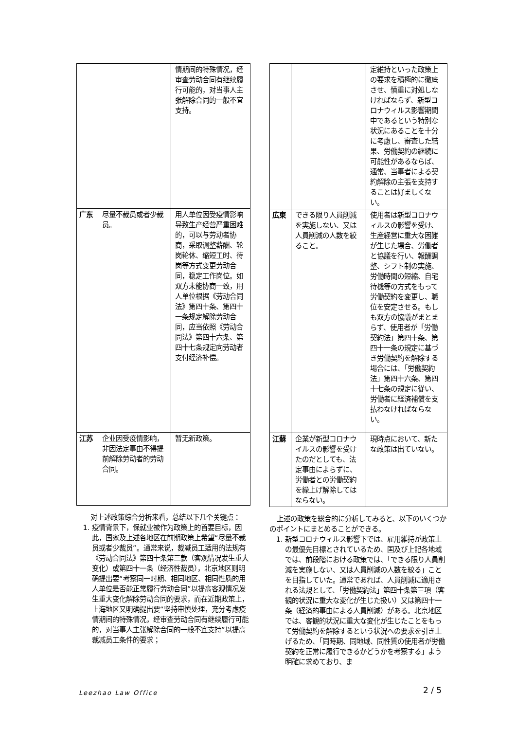| | | 情期间的特殊情况，经审查劳动合同有继续履行可能的，对当事人主张解除合同的一般不宜支持。 |
| 广东 | 尽量不裁员或者少裁员。 | 用人单位因受疫情影响导致生产经营严重困难的，可以与劳动者协商，采取调整薪酬、轮岗轮休、缩短工时、待岗等方式变更劳动合同，稳定工作岗位。如双方未能协商一致，用人单位根据《劳动合同法》第四十条、第四十一条规定解除劳动合同，应当依照《劳动合同法》第四十六条、第四十七条规定向劳动者支付经济补偿。 |
| 江苏 | 企业因受疫情影响，非因法定事由不得提前解除劳动者的劳动合同。 | 暂无新政策。 |
对上述政策综合分析来看，总结以下几个关键点：
1. 疫情背景下，保就业被作为政策上的首要目标，因此，国家及上述各地区在前期政策上希望“尽量不裁员或者少裁员”。通常来说，裁减员工适用的法规有《劳动合同法》第四十条第三款（客观情况发生重大变化）或第四十一条（经济性裁员），北京地区则明确提出要“考察同一时期、相同地区、相同性质的用人单位是否能正常履行劳动合同”以提高客观情况发生重大变化解除劳动合同的要求，而在近期政策上，上海地区又明确提出要“坚持审慎处理，充分考虑疫情期间的特殊情况，经审查劳动合同有继续履行可能的，对当事人主张解除合同的一般不宜支持”以提高裁减员工条件的要求；
| | | 定維持といった政策上の要求を積極的に徹底させ、慎重に対処しなければならず、新型コロナウィルス影響期間中であるという特別な状況にあることを十分に考慮し、審査した結果、労働契約の継続に可能性があるならば、通常、当事者による契約解除の主張を支持することは好ましくない。 |
| 広東 | できる限り人員削減を実施しない、又は人員削減の人数を絞ること。 | 使用者は新型コロナウィルスの影響を受け、生産経営に重大な困難が生じた場合、労働者と協議を行い、報酬調整、シフト制の実施、労働時間の短縮、自宅待機等の方式をもって労働契約を変更し、職位を安定させる。もしも双方の協議がまとまらず、使用者が「労働契約法」第四十条、第四十一条の規定に基づき労働契約を解除する場合には、「労働契約法」第四十六条、第四十七条の規定に従い、労働者に経済補償を支払わなければならない。 |
| 江蘇 | 企業が新型コロナウイルスの影響を受けたのだとしても、法定事由によらずに、労働者との労働契約を繰上げ解除してはならない。 | 現時点において、新たな政策は出ていない。 |
上述の政策を総合的に分析してみると、以下のいくつかのポイントにまとめることができる。
1. 新型コロナウィルス影響下では、雇用維持が政策上の最優先目標とされているため、国及び上記各地域では、前段階における政策では、「できる限り人員削減を実施しない、又は人員削減の人数を絞る」ことを目指していた。通常であれば、人員削減に適用される法規として、「労働契約法」第四十条第三項（客観的状況に重大な変化が生じた扱い）又は第四十一条（経済的事由による人員削減）がある。北京地区では、客観的状況に重大な変化が生じたことをもって労働契約を解除するという状況への要求を引き上げるため、「同時期、同地域、同性質の使用者が労働契約を正常に履行できるかどうかを考察する」よう明確に求めており、ま
Leezhao Law Office 2 / 5